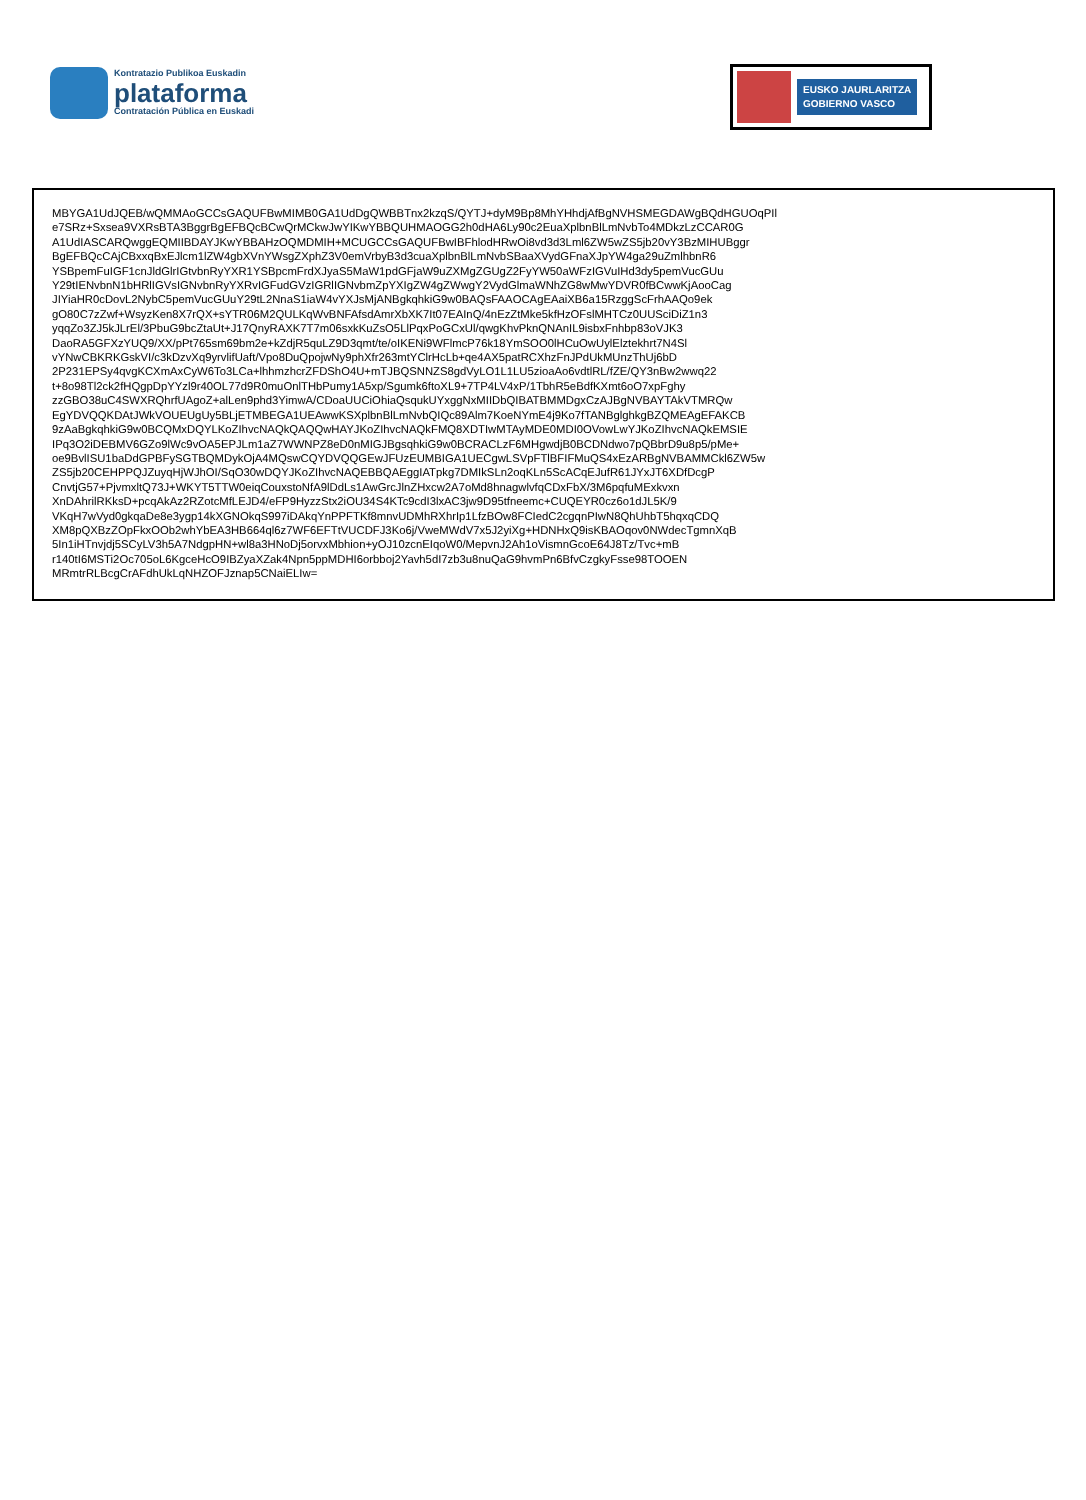Kontratazio Publikoa Euskadin
plataforma
Contratación Pública en Euskadi
EUSKO JAURLARITZA
GOBIERNO VASCO
MBYGA1UdJQEB/wQMMAoGCCsGAQUFBwMIMB0GA1UdDgQWBBTnx2kzqS/QYTJ+dyM9Bp8MhYHhdjAfBgNVHSMEGDAWgBQdHGUOqPIl
e7SRz+Sxsea9VXRsBTA3BggrBgEFBQcBCwQrMCkwJwYIKwYBBQUHMAOGG2h0dHA6Ly90c2EuaXplbnBlLmNvbTo4MDkzLzCCAR0G
A1UdIASCARQwggEQMIIBDAYJKwYBBAHzOQMDMIH+MCUGCCsGAQUFBwIBFhlodHRwOi8vd3d3Lml6ZW5wZS5jb20vY3BzMIHUBggr
BgEFBQcCAjCBxxqBxEJlcm1lZW4gbXVnYWsgZXphZ3V0emVrbyB3d3cuaXplbnBlLmNvbSBaaXVydGFnaXJpYW4ga29uZmlhbnR6
YSBpemFuIGF1cnJldGlrIGtvbnRyYXR1YSBpcmFrdXJyaS5MaW1pdGFjaW9uZXMgZGUgZ2FyYW50aWFzIGVuIHd3dy5pemVucGUu
Y29tIENvbnN1bHRlIGVsIGNvbnRyYXRvIGFudGVzIGRlIGNvbmZpYXIgZW4gZWwgY2VydGlmaWNhZG8wMwYDVR0fBCwwKjAooCag
JIYiaHR0cDovL2NybC5pemVucGUuY29tL2NnaS1iaW4vYXJsMjANBgkqhkiG9w0BAQsFAAOCAgEAaiXB6a15RzggScFrhAAQo9ek
gO80C7zZwf+WsyzKen8X7rQX+sYTR06M2QULKqWvBNFAfsdAmrXbXK7It07EAInQ/4nEzZtMke5kfHzOFslMHTCz0UUSciDiZ1n3
yqqZo3ZJ5kJLrEl/3PbuG9bcZtaUt+J17QnyRAXK7T7m06sxkKuZsO5LlPqxPoGCxUl/qwgKhvPknQNAnIL9isbxFnhbp83oVJK3
DaoRA5GFXzYUQ9/XX/pPt765sm69bm2e+kZdjR5quLZ9D3qmt/te/oIKENi9WFlmcP76k18YmSOO0lHCuOwUylElztekhrt7N4Sl
vYNwCBKRKGskVI/c3kDzvXq9yrvlifUaft/Vpo8DuQpojwNy9phXfr263mtYClrHcLb+qe4AX5patRCXhzFnJPdUkMUnzThUj6bD
2P231EPSy4qvgKCXmAxCyW6To3LCa+lhhmzhcrZFDShO4U+mTJBQSNNZS8gdVyLO1L1LU5zioaAo6vdtlRL/fZE/QY3nBw2wwq22
t+8o98Tl2ck2fHQgpDpYYzl9r40OL77d9R0muOnlTHbPumy1A5xp/Sgumk6ftoXL9+7TP4LV4xP/1TbhR5eBdfKXmt6oO7xpFghy
zzGBO38uC4SWXRQhrfUAgoZ+alLen9phd3YimwA/CDoaUUCiOhiaQsqukUYxggNxMIIDbQIBATBMMDgxCzAJBgNVBAYTAkVTMRQw
EgYDVQQKDAtJWkVOUEUgUy5BLjETMBEGA1UEAwwKSXplbnBlLmNvbQIQc89Alm7KoeNYmE4j9Ko7fTANBglghkgBZQMEAgEFAKCB
9zAaBgkqhkiG9w0BCQMxDQYLKoZIhvcNAQkQAQQwHAYJKoZIhvcNAQkFMQ8XDTIwMTAyMDE0MDI0OVowLwYJKoZIhvcNAQkEMSIE
IPq3O2iDEBMV6GZo9lWc9vOA5EPJLm1aZ7WWNPZ8eD0nMIGJBgsqhkiG9w0BCRACLzF6MHgwdjB0BCDNdwo7pQBbrD9u8p5/pMe+
oe9BvlISU1baDdGPBFySGTBQMDykOjA4MQswCQYDVQQGEwJFUzEUMBIGA1UECgwLSVpFTlBFIFMuQS4xEzARBgNVBAMMCkl6ZW5w
ZS5jb20CEHPPQJZuyqHjWJhOI/SqO30wDQYJKoZIhvcNAQEBBQAEggIATpkg7DMIkSLn2oqKLn5ScACqEJufR61JYxJT6XDfDcgP
CnvtjG57+PjvmxltQ73J+WKYT5TTW0eiqCouxstoNfA9lDdLs1AwGrcJlnZHxcw2A7oMd8hnagwlvfqCDxFbX/3M6pqfuMExkvxn
XnDAhrilRKksD+pcqAkAz2RZotcMfLEJD4/eFP9HyzzStx2iOU34S4KTc9cdI3lxAC3jw9D95tfneemc+CUQEYR0cz6o1dJL5K/9
VKqH7wVyd0gkqaDe8e3ygp14kXGNOkqS997iDAkqYnPPFTKf8mnvUDMhRXhrIp1LfzBOw8FCIedC2cgqnPIwN8QhUhbT5hqxqCDQ
XM8pQXBzZOpFkxOOb2whYbEA3HB664ql6z7WF6EFTtVUCDFJ3Ko6j/VweMWdV7x5J2yiXg+HDNHxQ9isKBAOqov0NWdecTgmnXqB
5In1iHTnvjdj5SCyLV3h5A7NdgpHN+wl8a3HNoDj5orvxMbhion+yOJ10zcnEIqoW0/MepvnJ2Ah1oVismnGcoE64J8Tz/Tvc+mB
r140tI6MSTi2Oc705oL6KgceHcO9IBZyaXZak4Npn5ppMDHI6orbboj2Yavh5dI7zb3u8nuQaG9hvmPn6BfvCzgkyFsse98TOOEN
MRmtrRLBcgCrAFdhUkLqNHZOFJznap5CNaiELIw=